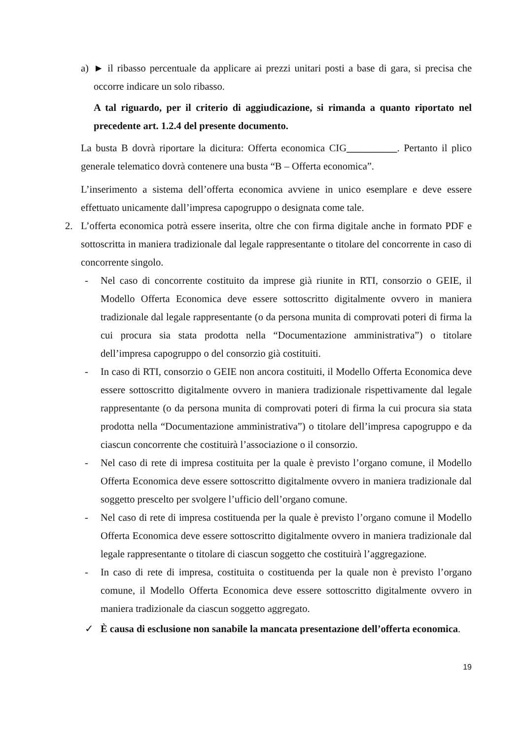a) ► il ribasso percentuale da applicare ai prezzi unitari posti a base di gara, si precisa che occorre indicare un solo ribasso.
A tal riguardo, per il criterio di aggiudicazione, si rimanda a quanto riportato nel precedente art. 1.2.4 del presente documento.
La busta B dovrà riportare la dicitura: Offerta economica CIG__________. Pertanto il plico generale telematico dovrà contenere una busta “B – Offerta economica”.
L’inserimento a sistema dell’offerta economica avviene in unico esemplare e deve essere effettuato unicamente dall’impresa capogruppo o designata come tale.
2. L’offerta economica potrà essere inserita, oltre che con firma digitale anche in formato PDF e sottoscritta in maniera tradizionale dal legale rappresentante o titolare del concorrente in caso di concorrente singolo.
- Nel caso di concorrente costituito da imprese già riunite in RTI, consorzio o GEIE, il Modello Offerta Economica deve essere sottoscritto digitalmente ovvero in maniera tradizionale dal legale rappresentante (o da persona munita di comprovati poteri di firma la cui procura sia stata prodotta nella “Documentazione amministrativa”) o titolare dell’impresa capogruppo o del consorzio già costituiti.
- In caso di RTI, consorzio o GEIE non ancora costituiti, il Modello Offerta Economica deve essere sottoscritto digitalmente ovvero in maniera tradizionale rispettivamente dal legale rappresentante (o da persona munita di comprovati poteri di firma la cui procura sia stata prodotta nella “Documentazione amministrativa”) o titolare dell’impresa capogruppo e da ciascun concorrente che costituirà l’associazione o il consorzio.
- Nel caso di rete di impresa costituita per la quale è previsto l’organo comune, il Modello Offerta Economica deve essere sottoscritto digitalmente ovvero in maniera tradizionale dal soggetto prescelto per svolgere l’ufficio dell’organo comune.
- Nel caso di rete di impresa costituenda per la quale è previsto l’organo comune il Modello Offerta Economica deve essere sottoscritto digitalmente ovvero in maniera tradizionale dal legale rappresentante o titolare di ciascun soggetto che costituirà l’aggregazione.
- In caso di rete di impresa, costituita o costituenda per la quale non è previsto l’organo comune, il Modello Offerta Economica deve essere sottoscritto digitalmente ovvero in maniera tradizionale da ciascun soggetto aggregato.
✓ È causa di esclusione non sanabile la mancata presentazione dell’offerta economica.
19